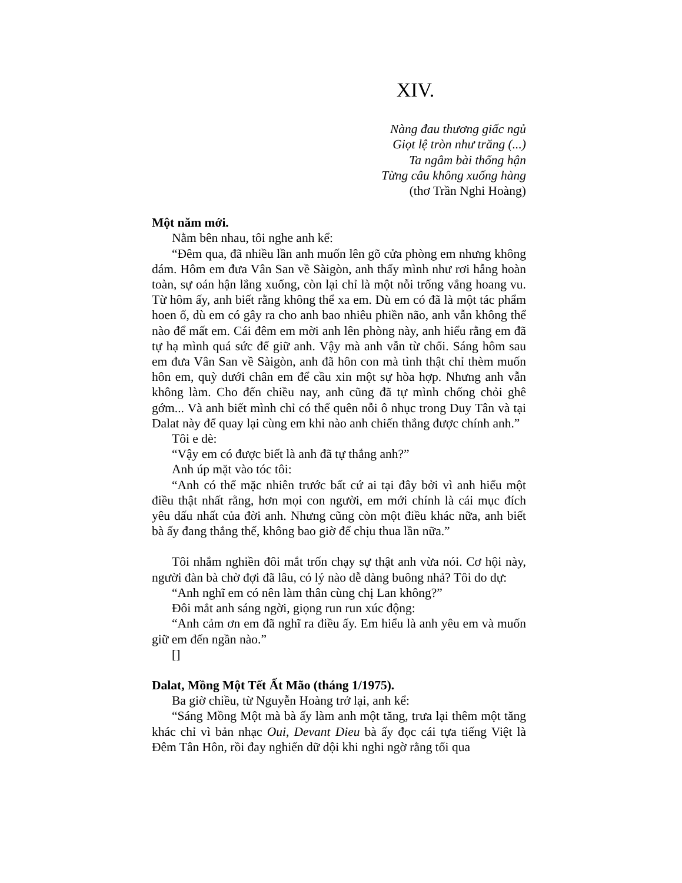XIV.
Nàng đau thương giấc ngủ
Giọt lệ tròn như trăng (...)
Ta ngâm bài thống hận
Từng câu không xuống hàng
(thơ Trần Nghi Hoàng)
Một năm mới.
Nằm bên nhau, tôi nghe anh kể:
“Đêm qua, đã nhiều lần anh muốn lên gõ cửa phòng em nhưng không dám. Hôm em đưa Vân San về Sàigòn, anh thấy mình như rơi hẫng hoàn toàn, sự oán hận lắng xuống, còn lại chỉ là một nỗi trống vắng hoang vu. Từ hôm ấy, anh biết rằng không thể xa em. Dù em có đã là một tác phẩm hoen ố, dù em có gây ra cho anh bao nhiêu phiền não, anh vẫn không thể nào để mất em. Cái đêm em mời anh lên phòng này, anh hiểu rằng em đã tự hạ mình quá sức để giữ anh. Vậy mà anh vẫn từ chối. Sáng hôm sau em đưa Vân San về Sàigòn, anh đã hôn con mà tình thật chỉ thèm muốn hôn em, quỳ dưới chân em để cầu xin một sự hòa hợp. Nhưng anh vẫn không làm. Cho đến chiều nay, anh cũng đã tự mình chống chỏi ghê gớm... Và anh biết mình chỉ có thể quên nỗi ô nhục trong Duy Tân và tại Dalat này để quay lại cùng em khi nào anh chiến thắng được chính anh.”
Tôi e dè:
“Vậy em có được biết là anh đã tự thắng anh?”
Anh úp mặt vào tóc tôi:
“Anh có thể mặc nhiên trước bất cứ ai tại đây bởi vì anh hiểu một điều thật nhất rằng, hơn mọi con người, em mới chính là cái mục đích yêu dấu nhất của đời anh. Nhưng cũng còn một điều khác nữa, anh biết bà ấy đang thắng thế, không bao giờ để chịu thua lần nữa.”
Tôi nhắm nghiền đôi mắt trốn chạy sự thật anh vừa nói. Cơ hội này, người đàn bà chờ đợi đã lâu, có lý nào dễ dàng buông nhả? Tôi do dự:
“Anh nghĩ em có nên làm thân cùng chị Lan không?”
Đôi mắt anh sáng ngời, giọng run run xúc động:
“Anh cảm ơn em đã nghĩ ra điều ấy. Em hiểu là anh yêu em và muốn giữ em đến ngần nào.”
[]
Dalat, Mồng Một Tết Ất Mão (tháng 1/1975).
Ba giờ chiều, từ Nguyễn Hoàng trở lại, anh kể:
“Sáng Mồng Một mà bà ấy làm anh một tăng, trưa lại thêm một tăng khác chỉ vì bản nhạc Oui, Devant Dieu bà ấy đọc cái tựa tiếng Việt là Đêm Tân Hôn, rồi đay nghiến dữ dội khi nghi ngờ rằng tối qua